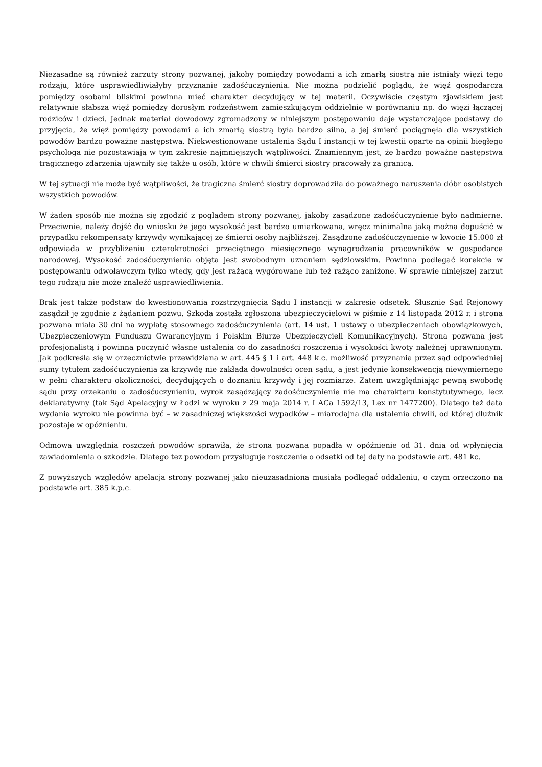Niezasadne są również zarzuty strony pozwanej, jakoby pomiędzy powodami a ich zmarłą siostrą nie istniały więzi tego rodzaju, które usprawiedliwiałyby przyznanie zadośćuczynienia. Nie można podzielić poglądu, że więź gospodarcza pomiędzy osobami bliskimi powinna mieć charakter decydujący w tej materii. Oczywiście częstym zjawiskiem jest relatywnie słabsza więź pomiędzy dorosłym rodzeństwem zamieszkującym oddzielnie w porównaniu np. do więzi łączącej rodziców i dzieci. Jednak materiał dowodowy zgromadzony w niniejszym postępowaniu daje wystarczające podstawy do przyjęcia, że więź pomiędzy powodami a ich zmarłą siostrą była bardzo silna, a jej śmierć pociągnęła dla wszystkich powodów bardzo poważne następstwa. Niekwestionowane ustalenia Sądu I instancji w tej kwestii oparte na opinii biegłego psychologa nie pozostawiają w tym zakresie najmniejszych wątpliwości. Znamiennym jest, że bardzo poważne następstwa tragicznego zdarzenia ujawniły się także u osób, które w chwili śmierci siostry pracowały za granicą.
W tej sytuacji nie może być wątpliwości, że tragiczna śmierć siostry doprowadziła do poważnego naruszenia dóbr osobistych wszystkich powodów.
W żaden sposób nie można się zgodzić z poglądem strony pozwanej, jakoby zasądzone zadośćuczynienie było nadmierne. Przeciwnie, należy dojść do wniosku że jego wysokość jest bardzo umiarkowana, wręcz minimalna jaką można dopuścić w przypadku rekompensaty krzywdy wynikającej ze śmierci osoby najbliższej. Zasądzone zadośćuczynienie w kwocie 15.000 zł odpowiada w przybliżeniu czterokrotności przeciętnego miesięcznego wynagrodzenia pracowników w gospodarce narodowej. Wysokość zadośćuczynienia objęta jest swobodnym uznaniem sędziowskim. Powinna podlegać korekcie w postępowaniu odwoławczym tylko wtedy, gdy jest rażącą wygórowane lub też rażąco zaniżone. W sprawie niniejszej zarzut tego rodzaju nie może znaleźć usprawiedliwienia.
Brak jest także podstaw do kwestionowania rozstrzygnięcia Sądu I instancji w zakresie odsetek. Słusznie Sąd Rejonowy zasądził je zgodnie z żądaniem pozwu. Szkoda została zgłoszona ubezpieczycielowi w piśmie z 14 listopada 2012 r. i strona pozwana miała 30 dni na wypłatę stosownego zadośćuczynienia (art. 14 ust. 1 ustawy o ubezpieczeniach obowiązkowych, Ubezpieczeniowym Funduszu Gwarancyjnym i Polskim Biurze Ubezpieczycieli Komunikacyjnych). Strona pozwana jest profesjonalistą i powinna poczynić własne ustalenia co do zasadności roszczenia i wysokości kwoty należnej uprawnionym. Jak podkreśla się w orzecznictwie przewidziana w art. 445 § 1 i art. 448 k.c. możliwość przyznania przez sąd odpowiedniej sumy tytułem zadośćuczynienia za krzywdę nie zakłada dowolności ocen sądu, a jest jedynie konsekwencją niewymiernego w pełni charakteru okoliczności, decydujących o doznaniu krzywdy i jej rozmiarze. Zatem uwzględniając pewną swobodę sądu przy orzekaniu o zadośćuczynieniu, wyrok zasądzający zadośćuczynienie nie ma charakteru konstytutywnego, lecz deklaratywny (tak Sąd Apelacyjny w Łodzi w wyroku z 29 maja 2014 r. I ACa 1592/13, Lex nr 1477200). Dlatego też data wydania wyroku nie powinna być – w zasadniczej większości wypadków – miarodajna dla ustalenia chwili, od której dłużnik pozostaje w opóźnieniu.
Odmowa uwzględnia roszczeń powodów sprawiła, że strona pozwana popadła w opóźnienie od 31. dnia od wpłynięcia zawiadomienia o szkodzie. Dlatego tez powodom przysługuje roszczenie o odsetki od tej daty na podstawie art. 481 kc.
Z powyższych względów apelacja strony pozwanej jako nieuzasadniona musiała podlegać oddaleniu, o czym orzeczono na podstawie art. 385 k.p.c.